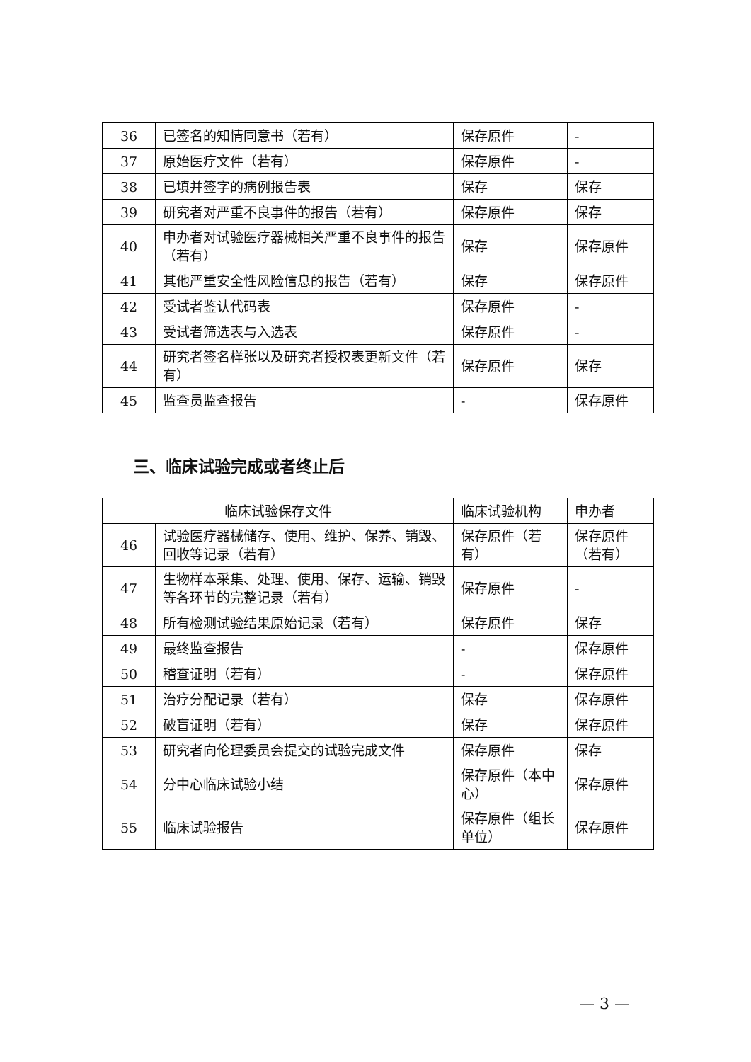| 36 | 已签名的知情同意书（若有） | 保存原件 | - |
| 37 | 原始医疗文件（若有） | 保存原件 | - |
| 38 | 已填并签字的病例报告表 | 保存 | 保存 |
| 39 | 研究者对严重不良事件的报告（若有） | 保存原件 | 保存 |
| 40 | 申办者对试验医疗器械相关严重不良事件的报告（若有） | 保存 | 保存原件 |
| 41 | 其他严重安全性风险信息的报告（若有） | 保存 | 保存原件 |
| 42 | 受试者鉴认代码表 | 保存原件 | - |
| 43 | 受试者筛选表与入选表 | 保存原件 | - |
| 44 | 研究者签名样张以及研究者授权表更新文件（若有） | 保存原件 | 保存 |
| 45 | 监查员监查报告 | - | 保存原件 |
三、临床试验完成或者终止后
| 临床试验保存文件 | | 临床试验机构 | 申办者 |
| --- | --- | --- | --- |
| 46 | 试验医疗器械储存、使用、维护、保养、销毁、回收等记录（若有） | 保存原件（若有） | 保存原件（若有） |
| 47 | 生物样本采集、处理、使用、保存、运输、销毁等各环节的完整记录（若有） | 保存原件 | - |
| 48 | 所有检测试验结果原始记录（若有） | 保存原件 | 保存 |
| 49 | 最终监查报告 | - | 保存原件 |
| 50 | 稽查证明（若有） | - | 保存原件 |
| 51 | 治疗分配记录（若有） | 保存 | 保存原件 |
| 52 | 破盲证明（若有） | 保存 | 保存原件 |
| 53 | 研究者向伦理委员会提交的试验完成文件 | 保存原件 | 保存 |
| 54 | 分中心临床试验小结 | 保存原件（本中心） | 保存原件 |
| 55 | 临床试验报告 | 保存原件（组长单位） | 保存原件 |
— 3 —